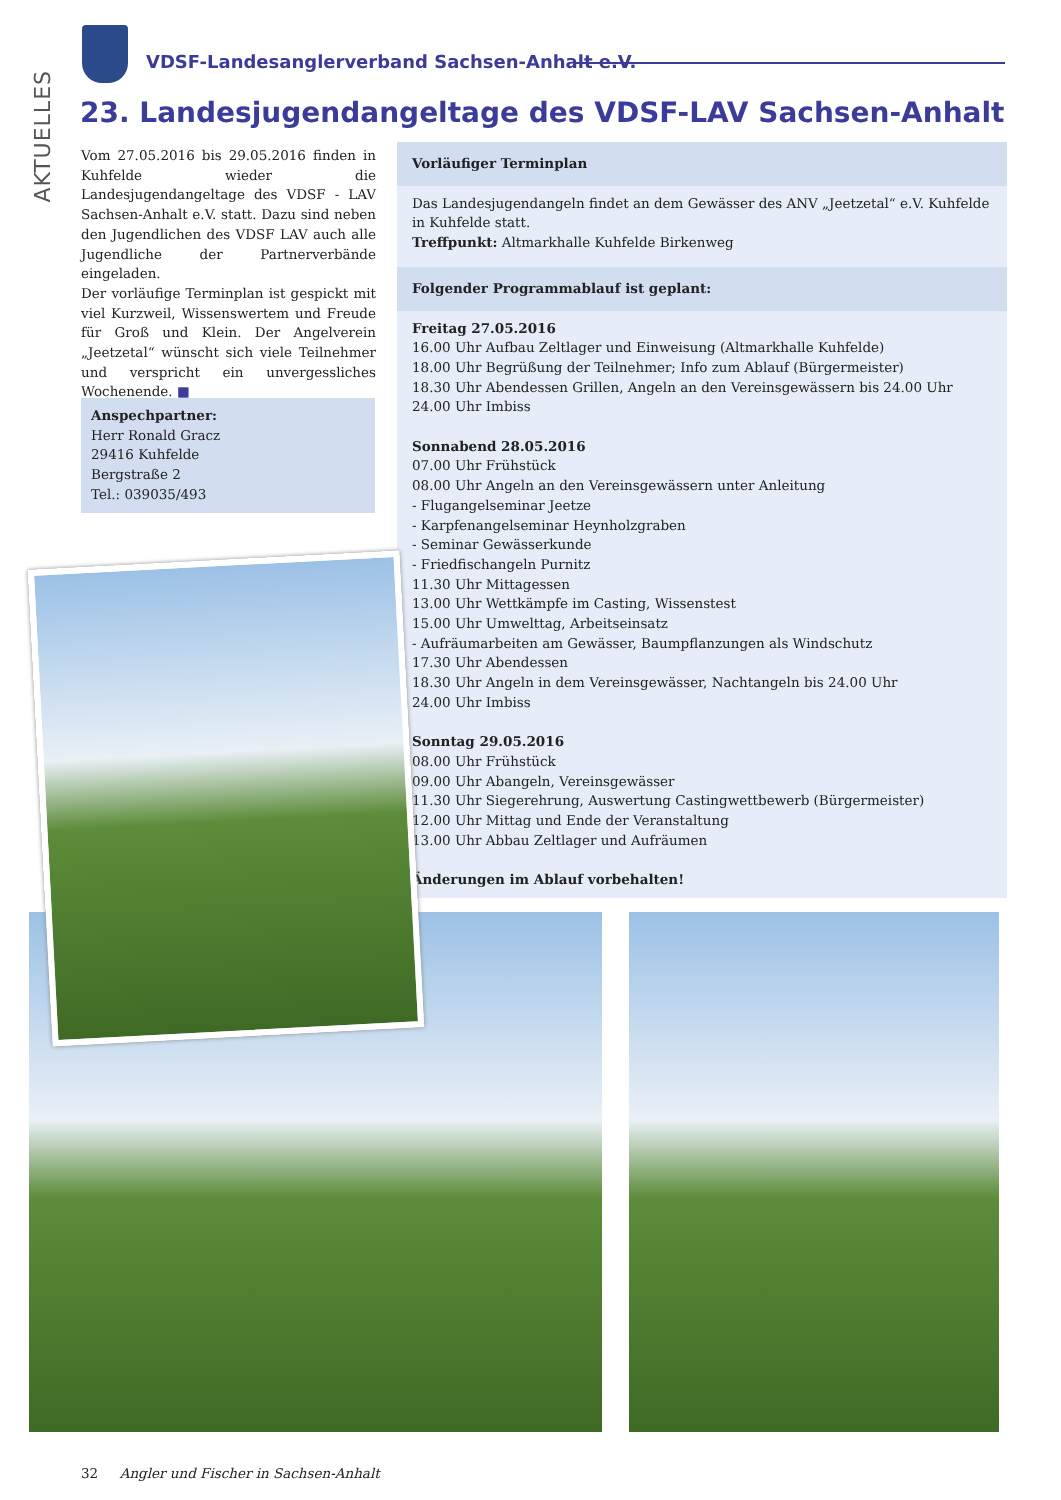AKTUELLES
VDSF-Landesanglerverband Sachsen-Anhalt e.V.
23. Landesjugendangeltage des VDSF-LAV Sachsen-Anhalt
Vom 27.05.2016 bis 29.05.2016 finden in Kuhfelde wieder die Landesjugendangeltage des VDSF - LAV Sachsen-Anhalt e.V. statt. Dazu sind neben den Jugendlichen des VDSF LAV auch alle Jugendliche der Partnerverbände eingeladen.
Der vorläufige Terminplan ist gespickt mit viel Kurzweil, Wissenswertem und Freude für Groß und Klein. Der Angelverein „Jeetzetal“ wünscht sich viele Teilnehmer und verspricht ein unvergessliches Wochenende. ■
Anspechpartner:
Herr Ronald Gracz
29416 Kuhfelde
Bergstraße 2
Tel.: 039035/493
Vorläufiger Terminplan
Das Landesjugendangeln findet an dem Gewässer des ANV „Jeetzetal“ e.V. Kuhfelde in Kuhfelde statt.
Treffpunkt: Altmarkhalle Kuhfelde Birkenweg
Folgender Programmablauf ist geplant:
Freitag 27.05.2016
16.00 Uhr Aufbau Zeltlager und Einweisung (Altmarkhalle Kuhfelde)
18.00 Uhr Begrüßung der Teilnehmer; Info zum Ablauf (Bürgermeister)
18.30 Uhr Abendessen Grillen, Angeln an den Vereinsgewässern bis 24.00 Uhr
24.00 Uhr Imbiss
Sonnabend 28.05.2016
07.00 Uhr Frühstück
08.00 Uhr Angeln an den Vereinsgewässern unter Anleitung
- Flugangelseminar Jeetze
- Karpfenangelseminar Heynholzgraben
- Seminar Gewässerkunde
- Friedfischangeln Purnitz
11.30 Uhr Mittagessen
13.00 Uhr Wettkämpfe im Casting, Wissenstest
15.00 Uhr Umwelttag, Arbeitseinsatz
- Aufräumarbeiten am Gewässer, Baumpflanzungen als Windschutz
17.30 Uhr Abendessen
18.30 Uhr Angeln in dem Vereinsgewässer, Nachtangeln bis 24.00 Uhr
24.00 Uhr Imbiss
Sonntag 29.05.2016
08.00 Uhr Frühstück
09.00 Uhr Abangeln, Vereinsgewässer
11.30 Uhr Siegerehrung, Auswertung Castingwettbewerb (Bürgermeister)
12.00 Uhr Mittag und Ende der Veranstaltung
13.00 Uhr Abbau Zeltlager und Aufräumen
Änderungen im Ablauf vorbehalten!
32 Angler und Fischer in Sachsen-Anhalt